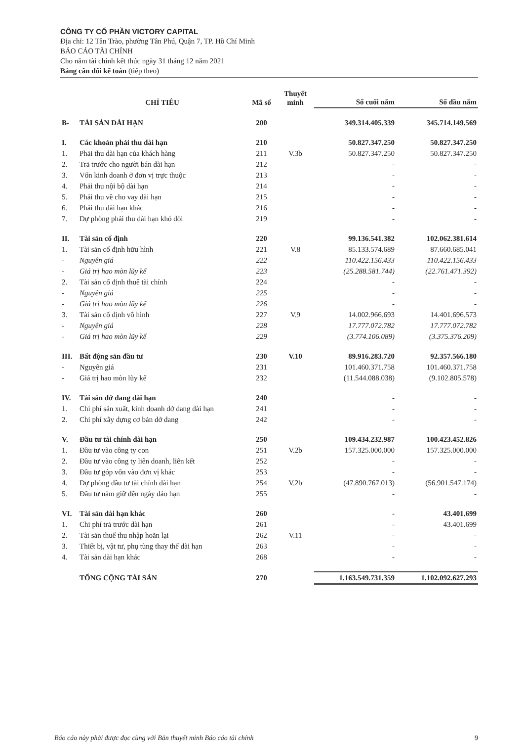CÔNG TY CỔ PHẦN VICTORY CAPITAL
Địa chỉ: 12 Tân Trào, phường Tân Phú, Quận 7, TP. Hồ Chí Minh
BÁO CÁO TÀI CHÍNH
Cho năm tài chính kết thúc ngày 31 tháng 12 năm 2021
Bảng cân đối kế toán (tiếp theo)
| | CHỈ TIÊU | Mã số | Thuyết minh | Số cuối năm | Số đầu năm |
| --- | --- | --- | --- | --- | --- |
| B- | TÀI SẢN DÀI HẠN | 200 | | 349.314.405.339 | 345.714.149.569 |
| I. | Các khoản phải thu dài hạn | 210 | | 50.827.347.250 | 50.827.347.250 |
| 1. | Phải thu dài hạn của khách hàng | 211 | V.3b | 50.827.347.250 | 50.827.347.250 |
| 2. | Trả trước cho người bán dài hạn | 212 | | - | - |
| 3. | Vốn kinh doanh ở đơn vị trực thuộc | 213 | | - | - |
| 4. | Phải thu nội bộ dài hạn | 214 | | - | - |
| 5. | Phải thu về cho vay dài hạn | 215 | | - | - |
| 6. | Phải thu dài hạn khác | 216 | | - | - |
| 7. | Dự phòng phải thu dài hạn khó đòi | 219 | | - | - |
| II. | Tài sản cố định | 220 | | 99.136.541.382 | 102.062.381.614 |
| 1. | Tài sản cố định hữu hình | 221 | V.8 | 85.133.574.689 | 87.660.685.041 |
| - | Nguyên giá | 222 | | 110.422.156.433 | 110.422.156.433 |
| - | Giá trị hao mòn lũy kế | 223 | | (25.288.581.744) | (22.761.471.392) |
| 2. | Tài sản cố định thuê tài chính | 224 | | - | - |
| - | Nguyên giá | 225 | | - | - |
| - | Giá trị hao mòn lũy kế | 226 | | - | - |
| 3. | Tài sản cố định vô hình | 227 | V.9 | 14.002.966.693 | 14.401.696.573 |
| - | Nguyên giá | 228 | | 17.777.072.782 | 17.777.072.782 |
| - | Giá trị hao mòn lũy kế | 229 | | (3.774.106.089) | (3.375.376.209) |
| III. | Bất động sản đầu tư | 230 | V.10 | 89.916.283.720 | 92.357.566.180 |
| - | Nguyên giá | 231 | | 101.460.371.758 | 101.460.371.758 |
| - | Giá trị hao mòn lũy kế | 232 | | (11.544.088.038) | (9.102.805.578) |
| IV. | Tài sản dở dang dài hạn | 240 | | - | - |
| 1. | Chi phí sản xuất, kinh doanh dở dang dài hạn | 241 | | - | - |
| 2. | Chi phí xây dựng cơ bản dở dang | 242 | | - | - |
| V. | Đầu tư tài chính dài hạn | 250 | | 109.434.232.987 | 100.423.452.826 |
| 1. | Đầu tư vào công ty con | 251 | V.2b | 157.325.000.000 | 157.325.000.000 |
| 2. | Đầu tư vào công ty liên doanh, liên kết | 252 | | - | - |
| 3. | Đầu tư góp vốn vào đơn vị khác | 253 | | - | - |
| 4. | Dự phòng đầu tư tài chính dài hạn | 254 | V.2b | (47.890.767.013) | (56.901.547.174) |
| 5. | Đầu tư nắm giữ đến ngày đáo hạn | 255 | | - | - |
| VI. | Tài sản dài hạn khác | 260 | | - | 43.401.699 |
| 1. | Chi phí trả trước dài hạn | 261 | | - | 43.401.699 |
| 2. | Tài sản thuế thu nhập hoãn lại | 262 | V.11 | - | - |
| 3. | Thiết bị, vật tư, phụ tùng thay thế dài hạn | 263 | | - | - |
| 4. | Tài sản dài hạn khác | 268 | | - | - |
| | TỔNG CỘNG TÀI SẢN | 270 | | 1.163.549.731.359 | 1.102.092.627.293 |
Báo cáo này phải được đọc cùng với Bản thuyết minh Báo cáo tài chính 9